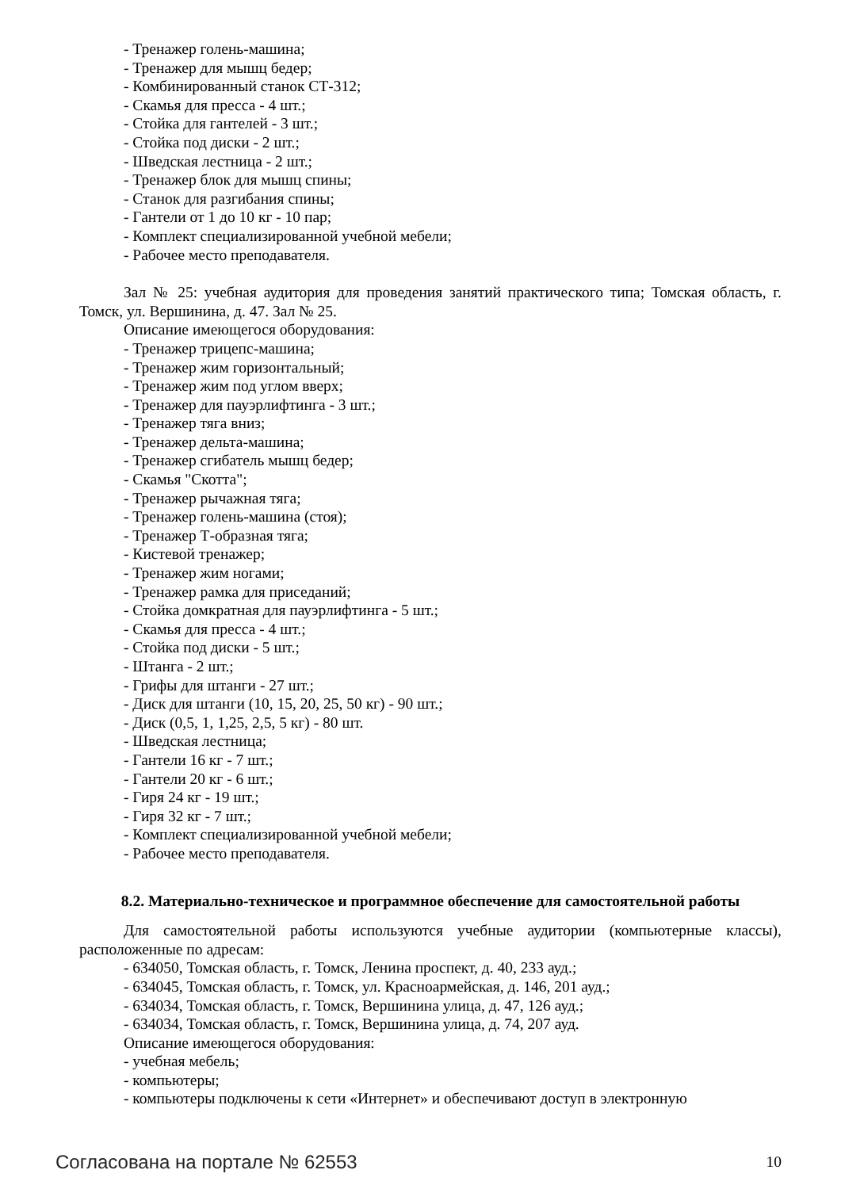- Тренажер голень-машина;
- Тренажер для мышц бедер;
- Комбинированный станок СТ-312;
- Скамья для пресса - 4 шт.;
- Стойка для гантелей - 3 шт.;
- Стойка под диски - 2 шт.;
- Шведская лестница - 2 шт.;
- Тренажер блок для мышц спины;
- Станок для разгибания спины;
- Гантели от 1 до 10 кг - 10 пар;
- Комплект специализированной учебной мебели;
- Рабочее место преподавателя.
Зал № 25: учебная аудитория для проведения занятий практического типа; Томская область, г. Томск, ул. Вершинина, д. 47. Зал № 25.
Описание имеющегося оборудования:
- Тренажер трицепс-машина;
- Тренажер жим горизонтальный;
- Тренажер жим под углом вверх;
- Тренажер для пауэрлифтинга - 3 шт.;
- Тренажер тяга вниз;
- Тренажер дельта-машина;
- Тренажер сгибатель мышц бедер;
- Скамья "Скотта";
- Тренажер рычажная тяга;
- Тренажер голень-машина (стоя);
- Тренажер Т-образная тяга;
- Кистевой тренажер;
- Тренажер жим ногами;
- Тренажер рамка для приседаний;
- Стойка домкратная для пауэрлифтинга - 5 шт.;
- Скамья для пресса - 4 шт.;
- Стойка под диски - 5 шт.;
- Штанга - 2 шт.;
- Грифы для штанги - 27 шт.;
- Диск для штанги (10, 15, 20, 25, 50 кг) - 90 шт.;
- Диск (0,5, 1, 1,25, 2,5, 5 кг) - 80 шт.
- Шведская лестница;
- Гантели 16 кг - 7 шт.;
- Гантели 20 кг - 6 шт.;
- Гиря 24 кг - 19 шт.;
- Гиря 32 кг - 7 шт.;
- Комплект специализированной учебной мебели;
- Рабочее место преподавателя.
8.2. Материально-техническое и программное обеспечение для самостоятельной работы
Для самостоятельной работы используются учебные аудитории (компьютерные классы), расположенные по адресам:
- 634050, Томская область, г. Томск, Ленина проспект, д. 40, 233 ауд.;
- 634045, Томская область, г. Томск, ул. Красноармейская, д. 146, 201 ауд.;
- 634034, Томская область, г. Томск, Вершинина улица, д. 47, 126 ауд.;
- 634034, Томская область, г. Томск, Вершинина улица, д. 74, 207 ауд.
Описание имеющегося оборудования:
- учебная мебель;
- компьютеры;
- компьютеры подключены к сети «Интернет» и обеспечивают доступ в электронную
Согласована на портале № 62553 10